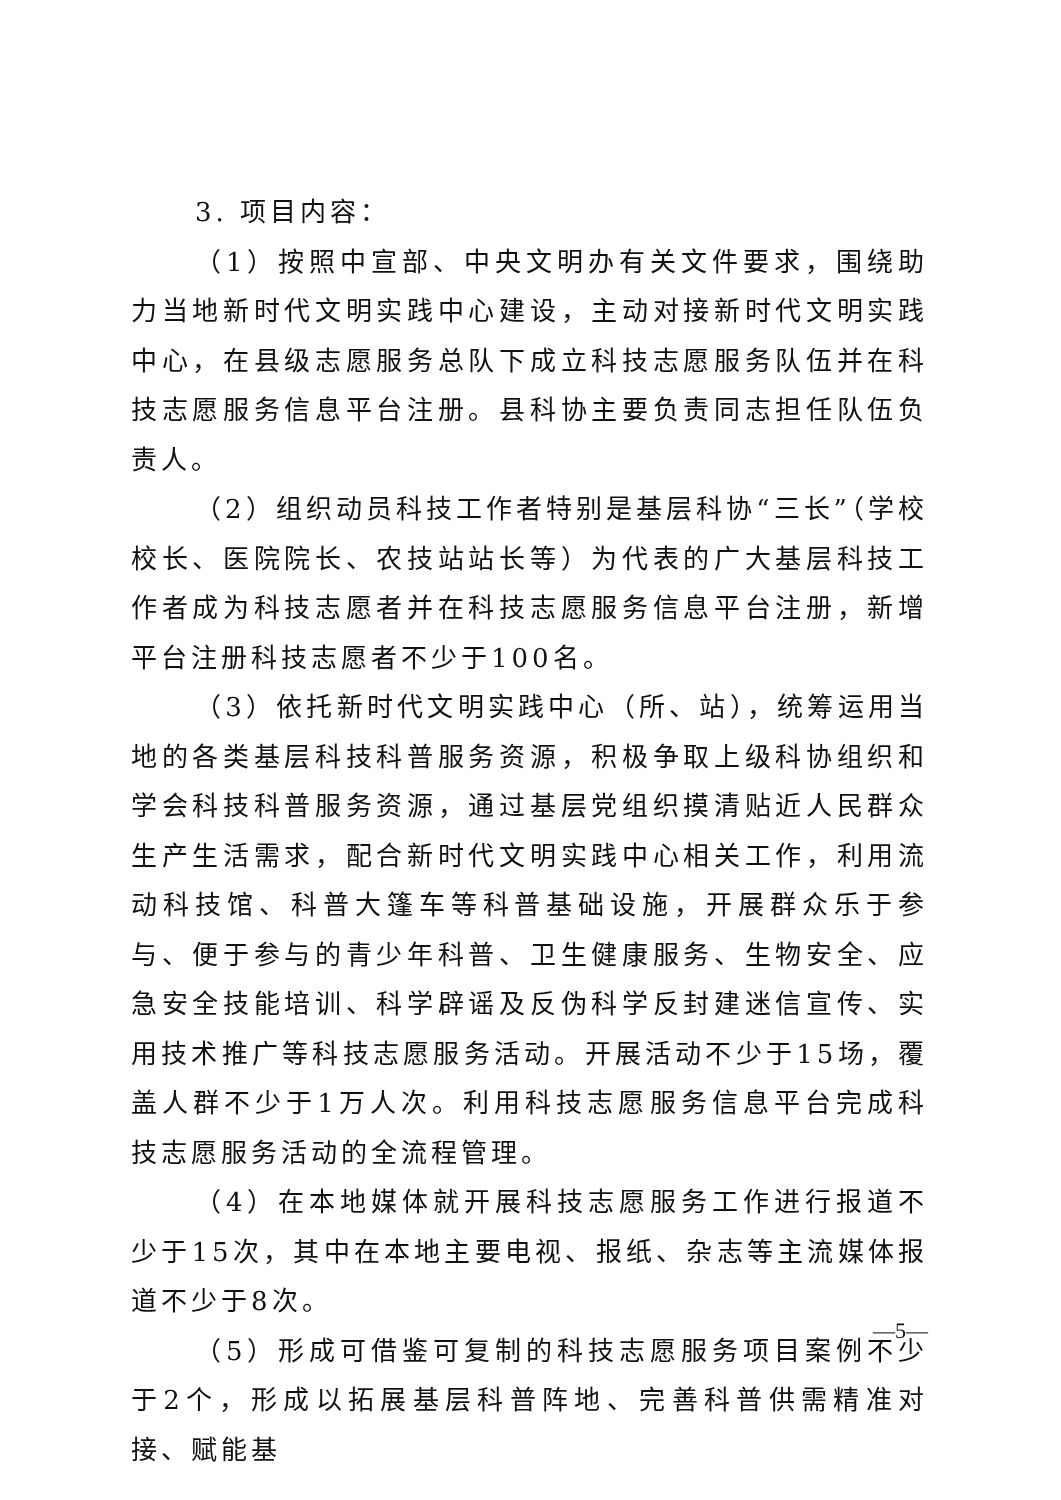3. 项目内容：
（1）按照中宣部、中央文明办有关文件要求，围绕助力当地新时代文明实践中心建设，主动对接新时代文明实践中心，在县级志愿服务总队下成立科技志愿服务队伍并在科技志愿服务信息平台注册。县科协主要负责同志担任队伍负责人。
（2）组织动员科技工作者特别是基层科协“三长”（学校校长、医院院长、农技站站长等）为代表的广大基层科技工作者成为科技志愿者并在科技志愿服务信息平台注册，新增平台注册科技志愿者不少于100名。
（3）依托新时代文明实践中心（所、站），统筹运用当地的各类基层科技科普服务资源，积极争取上级科协组织和学会科技科普服务资源，通过基层党组织摸清贴近人民群众生产生活需求，配合新时代文明实践中心相关工作，利用流动科技馆、科普大篷车等科普基础设施，开展群众乐于参与、便于参与的青少年科普、卫生健康服务、生物安全、应急安全技能培训、科学辟谣及反伪科学反封建迷信宣传、实用技术推广等科技志愿服务活动。开展活动不少于15场，覆盖人群不少于1万人次。利用科技志愿服务信息平台完成科技志愿服务活动的全流程管理。
（4）在本地媒体就开展科技志愿服务工作进行报道不少于15次，其中在本地主要电视、报纸、杂志等主流媒体报道不少于8次。
（5）形成可借鉴可复制的科技志愿服务项目案例不少于2个，形成以拓展基层科普阵地、完善科普供需精准对接、赋能基
—5—